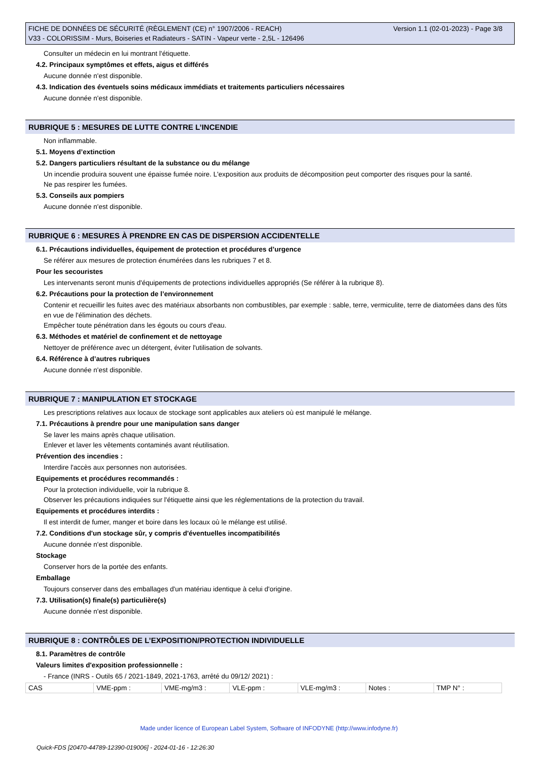FICHE DE DONNÉES DE SÉCURITÉ (RÈGLEMENT (CE) n° 1907/2006 - REACH)
V33 - COLORISSIM - Murs, Boiseries et Radiateurs - SATIN - Vapeur verte - 2,5L - 126496
Version 1.1 (02-01-2023) - Page 3/8
Consulter un médecin en lui montrant l'étiquette.
4.2. Principaux symptômes et effets, aigus et différés
Aucune donnée n'est disponible.
4.3. Indication des éventuels soins médicaux immédiats et traitements particuliers nécessaires
Aucune donnée n'est disponible.
RUBRIQUE 5 : MESURES DE LUTTE CONTRE L’INCENDIE
Non inflammable.
5.1. Moyens d’extinction
5.2. Dangers particuliers résultant de la substance ou du mélange
Un incendie produira souvent une épaisse fumée noire. L'exposition aux produits de décomposition peut comporter des risques pour la santé.
Ne pas respirer les fumées.
5.3. Conseils aux pompiers
Aucune donnée n'est disponible.
RUBRIQUE 6 : MESURES À PRENDRE EN CAS DE DISPERSION ACCIDENTELLE
6.1. Précautions individuelles, équipement de protection et procédures d’urgence
Se référer aux mesures de protection énumérées dans les rubriques 7 et 8.
Pour les secouristes
Les intervenants seront munis d'équipements de protections individuelles appropriés (Se référer à la rubrique 8).
6.2. Précautions pour la protection de l’environnement
Contenir et recueillir les fuites avec des matériaux absorbants non combustibles, par exemple : sable, terre, vermiculite, terre de diatomées dans des fûts en vue de l'élimination des déchets.
Empêcher toute pénétration dans les égouts ou cours d'eau.
6.3. Méthodes et matériel de confinement et de nettoyage
Nettoyer de préférence avec un détergent, éviter l'utilisation de solvants.
6.4. Référence à d’autres rubriques
Aucune donnée n'est disponible.
RUBRIQUE 7 : MANIPULATION ET STOCKAGE
Les prescriptions relatives aux locaux de stockage sont applicables aux ateliers où est manipulé le mélange.
7.1. Précautions à prendre pour une manipulation sans danger
Se laver les mains après chaque utilisation.
Enlever et laver les vêtements contaminés avant réutilisation.
Prévention des incendies :
Interdire l'accès aux personnes non autorisées.
Equipements et procédures recommandés :
Pour la protection individuelle, voir la rubrique 8.
Observer les précautions indiquées sur l'étiquette ainsi que les réglementations de la protection du travail.
Equipements et procédures interdits :
Il est interdit de fumer, manger et boire dans les locaux où le mélange est utilisé.
7.2. Conditions d'un stockage sûr, y compris d'éventuelles incompatibilités
Aucune donnée n'est disponible.
Stockage
Conserver hors de la portée des enfants.
Emballage
Toujours conserver dans des emballages d'un matériau identique à celui d'origine.
7.3. Utilisation(s) finale(s) particulière(s)
Aucune donnée n'est disponible.
RUBRIQUE 8 : CONTRÔLES DE L’EXPOSITION/PROTECTION INDIVIDUELLE
8.1. Paramètres de contrôle
Valeurs limites d'exposition professionnelle :
- France (INRS - Outils 65 / 2021-1849, 2021-1763, arrêté du 09/12/ 2021) :
| CAS | VME-ppm : | VME-mg/m3 : | VLE-ppm : | VLE-mg/m3 : | Notes : | TMP N° : |
Made under licence of European Label System, Software of INFODYNE (http://www.infodyne.fr)
Quick-FDS [20470-44789-12390-019006] - 2024-01-16 - 12:26:30